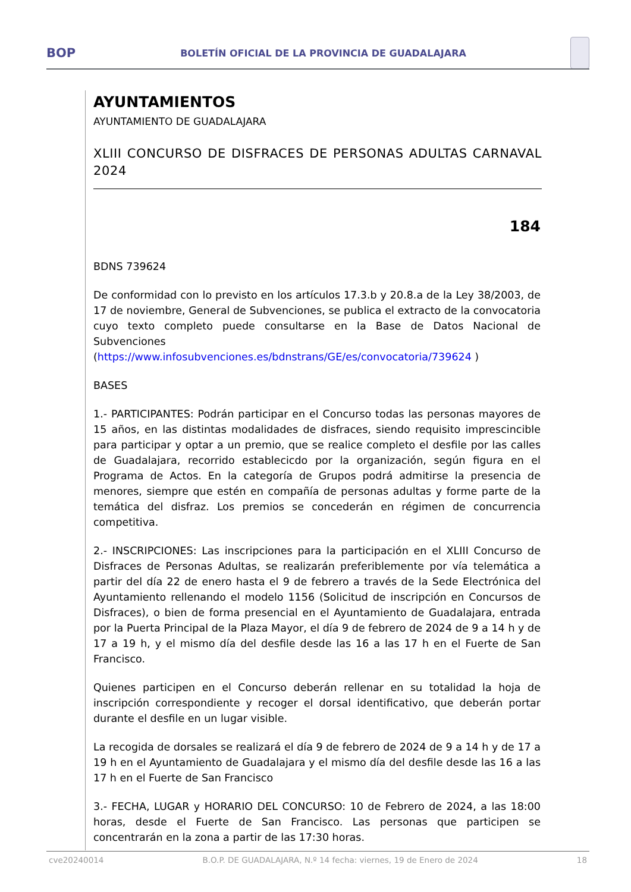BOP BOLETÍN OFICIAL DE LA PROVINCIA DE GUADALAJARA
AYUNTAMIENTOS
AYUNTAMIENTO DE GUADALAJARA
XLIII CONCURSO DE DISFRACES DE PERSONAS ADULTAS CARNAVAL 2024
184
BDNS 739624
De conformidad con lo previsto en los artículos 17.3.b y 20.8.a de la Ley 38/2003, de 17 de noviembre, General de Subvenciones, se publica el extracto de la convocatoria cuyo texto completo puede consultarse en la Base de Datos Nacional de Subvenciones (https://www.infosubvenciones.es/bdnstrans/GE/es/convocatoria/739624 )
BASES
1.- PARTICIPANTES: Podrán participar en el Concurso todas las personas mayores de 15 años, en las distintas modalidades de disfraces, siendo requisito imprescincible para participar y optar a un premio, que se realice completo el desfile por las calles de Guadalajara, recorrido establecicdo por la organización, según figura en el Programa de Actos. En la categoría de Grupos podrá admitirse la presencia de menores, siempre que estén en compañía de personas adultas y forme parte de la temática del disfraz. Los premios se concederán en régimen de concurrencia competitiva.
2.- INSCRIPCIONES: Las inscripciones para la participación en el XLIII Concurso de Disfraces de Personas Adultas, se realizarán preferiblemente por vía telemática a partir del día 22 de enero hasta el 9 de febrero a través de la Sede Electrónica del Ayuntamiento rellenando el modelo 1156 (Solicitud de inscripción en Concursos de Disfraces), o bien de forma presencial en el Ayuntamiento de Guadalajara, entrada por la Puerta Principal de la Plaza Mayor, el día 9 de febrero de 2024 de 9 a 14 h y de 17 a 19 h, y el mismo día del desfile desde las 16 a las 17 h en el Fuerte de San Francisco.
Quienes participen en el Concurso deberán rellenar en su totalidad la hoja de inscripción correspondiente y recoger el dorsal identificativo, que deberán portar durante el desfile en un lugar visible.
La recogida de dorsales se realizará el día 9 de febrero de 2024 de 9 a 14 h y de 17 a 19 h en el Ayuntamiento de Guadalajara y el mismo día del desfile desde las 16 a las 17 h en el Fuerte de San Francisco
3.- FECHA, LUGAR y HORARIO DEL CONCURSO: 10 de Febrero de 2024, a las 18:00 horas, desde el Fuerte de San Francisco. Las personas que participen se concentrarán en la zona a partir de las 17:30 horas.
cve20240014 B.O.P. DE GUADALAJARA, N.º 14 fecha: viernes, 19 de Enero de 2024 18